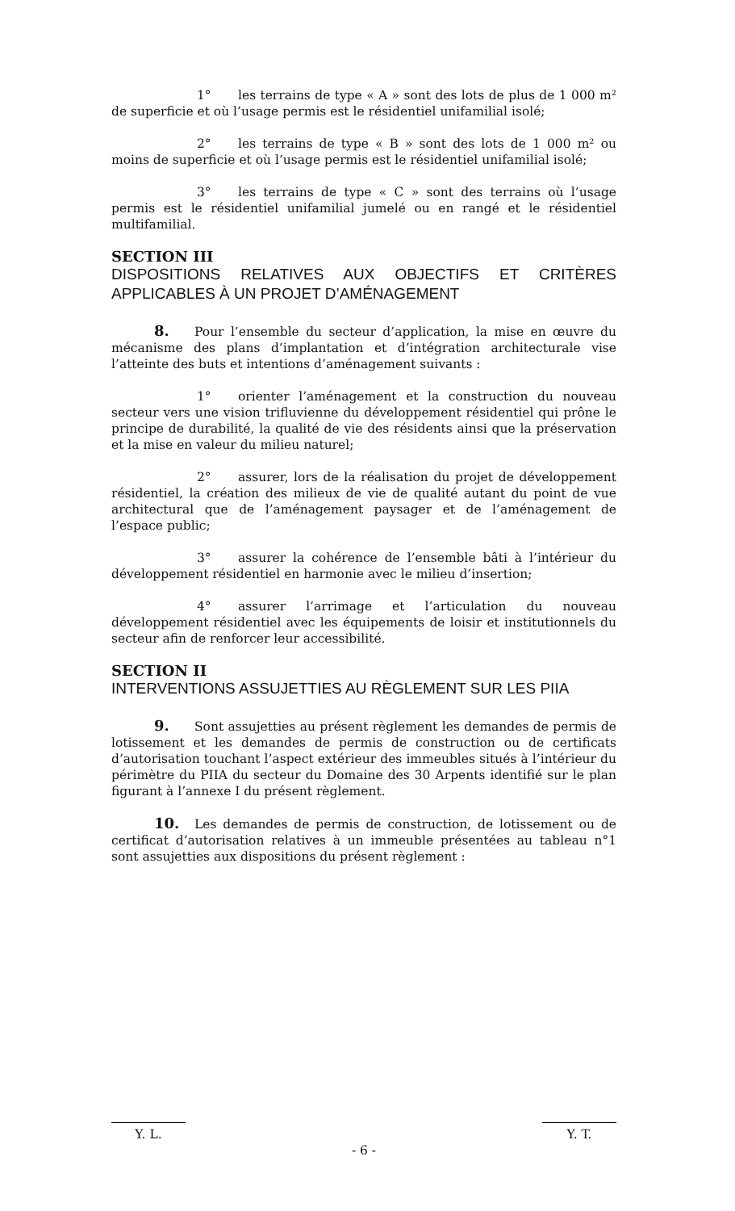1° les terrains de type « A » sont des lots de plus de 1 000 m² de superficie et où l’usage permis est le résidentiel unifamilial isolé;
2° les terrains de type « B » sont des lots de 1 000 m² ou moins de superficie et où l’usage permis est le résidentiel unifamilial isolé;
3° les terrains de type « C » sont des terrains où l’usage permis est le résidentiel unifamilial jumelé ou en rangé et le résidentiel multifamilial.
SECTION III
DISPOSITIONS RELATIVES AUX OBJECTIFS ET CRITÈRES APPLICABLES À UN PROJET D’AMÉNAGEMENT
8. Pour l’ensemble du secteur d’application, la mise en œuvre du mécanisme des plans d’implantation et d’intégration architecturale vise l’atteinte des buts et intentions d’aménagement suivants :
1° orienter l’aménagement et la construction du nouveau secteur vers une vision trifluvienne du développement résidentiel qui prône le principe de durabilité, la qualité de vie des résidents ainsi que la préservation et la mise en valeur du milieu naturel;
2° assurer, lors de la réalisation du projet de développement résidentiel, la création des milieux de vie de qualité autant du point de vue architectural que de l’aménagement paysager et de l’aménagement de l’espace public;
3° assurer la cohérence de l’ensemble bâti à l’intérieur du développement résidentiel en harmonie avec le milieu d’insertion;
4° assurer l’arrimage et l’articulation du nouveau développement résidentiel avec les équipements de loisir et institutionnels du secteur afin de renforcer leur accessibilité.
SECTION II
INTERVENTIONS ASSUJETTIES AU RÈGLEMENT SUR LES PIIA
9. Sont assujetties au présent règlement les demandes de permis de lotissement et les demandes de permis de construction ou de certificats d’autorisation touchant l’aspect extérieur des immeubles situés à l’intérieur du périmètre du PIIA du secteur du Domaine des 30 Arpents identifié sur le plan figurant à l’annexe I du présent règlement.
10. Les demandes de permis de construction, de lotissement ou de certificat d’autorisation relatives à un immeuble présentées au tableau n°1 sont assujetties aux dispositions du présent règlement :
Y. L. Y. T.
- 6 -